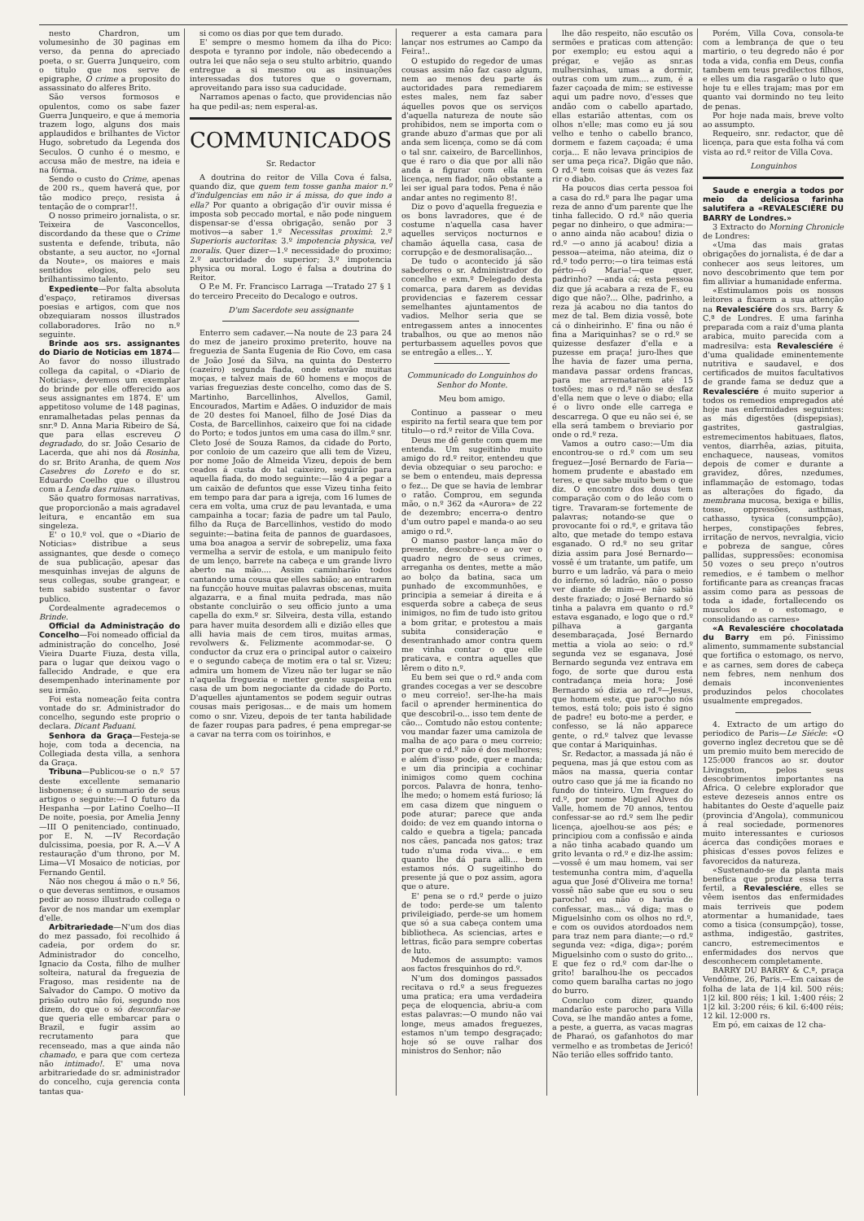nesto Chardron, um volumesinho de 30 paginas em verso, da penna do apreciado poeta, o sr. Guerra Junqueiro, com o titulo que nos serve de epigraphe, O crime a proposito do assassinato do alferes Brito.
São versos formosos e opulentos, como os sabe fazer Guerra Junqueiro, e que á memoria trazem logo, alguns dos mais applaudidos e brilhantes de Victor Hugo, sobretudo da Legenda dos Seculos. O cunho é o mesmo, e accusa mão de mestre, na ideia e na fórma.
Sendo o custo do Crime, apenas de 200 rs., quem haverá que, por tão modico preço, resista á tentação de o comprar!!.
O nosso primeiro jornalista, o sr. Teixeira de Vasconcellos, discordando da these que o Crime sustenta e defende, tributa, não obstante, a seu auctor, no «Jornal da Noute», os maiores e mais sentidos elogios, pelo seu brilhantissimo talento.
Expediente—Por falta absoluta d'espaço, retiramos diversas poesias e artigos, com que nos obzequiaram nossos illustrados collaboradores. Irão no n.º seguinte.
Brinde aos srs. assignantes do Diario de Noticias em 1874—Ao favor do nosso illustrado collega da capital, o «Diario de Noticias», devemos um exemplar do brinde por elle offerecido aos seus assignantes em 1874. E' um appetitoso volume de 148 paginas, enramalhetadas pelas pennas da snr.ª D. Anna Maria Ribeiro de Sá, que para ellas escreveu O degradado, do sr. João Cesario de Lacerda, que ahi nos dá Rosinha, do sr. Brito Aranha, de quem Nos Casebres do Loreto e do sr. Eduardo Coelho que o illustrou com a Lenda das ruinas.
São quatro formosas narrativas, que proporcionão a mais agradavel leitura, e encantão em sua singeleza.
E' o 10.º vol. que o «Diario de Noticias» distribue a seus assignantes, que desde o começo de sua publicação, apesar das mesquinhas invejas de alguns de seus collegas, soube grangear, e tem sabido sustentar o favor publico.
Cordealmente agradecemos o Brinde.
Official da Administração do Concelho—Foi nomeado official da administração do concelho, José Vieira Duarte Fiuza, desta villa, para o lugar que deixou vago o fallecido Andrade, e que era desempenhado interinamente por seu irmão.
Foi esta nomeação feita contra vontade do sr. Administrador do concelho, segundo este proprio o declara. Dicant Paduani.
Senhora da Graça—Festeja-se hoje, com toda a decencia, na Collegiada desta villa, a senhora da Graça.
Tribuna—Publicou-se o n.º 57 deste excellente semanario lisbonense; é o summario de seus artigos o seguinte:—I O futuro da Hespanha —por Latino Coelho—II De noite, poesia, por Amelia Jenny—III O penitenciado, continuado, por E. N. —IV Recordação dulcissima, poesia, por R. A.—V A restauração d'um throno, por M. Lima—VI Mosaico de noticias, por Fernando Gentil.
Não nos chegou á mão o n.º 56, o que deveras sentimos, e ousamos pedir ao nosso illustrado collega o favor de nos mandar um exemplar d'elle.
Arbitrariedade—N'um dos dias do mez passado, foi recolhido á cadeia, por ordem do sr. Administrador do concelho, Ignacio da Costa, filho de mulher solteira, natural da freguezia de Fragoso, mas residente na de Salvador do Campo. O motivo da prisão outro não foi, segundo nos dizem, do que o só desconfiar-se que queria elle embarcar para o Brazil, e fugir assim ao recrutamento para que recenseado, mas a que ainda não chamado, e para que com certeza não intimado!. E' uma nova arbitrariedade do sr. administrador do concelho, cuja gerencia conta tantas qua-
si como os dias por que tem durado.
E' sempre o mesmo homem da ilha do Pico: despota e tyranno por indole, não obedecendo a outra lei que não seja o seu stulto arbitrio, quando entregue a si mesmo ou as insinuações interessadas dos tutores que o governam, aproveitando para isso sua caducidade.
Narramos apenas o facto, que providencias não ha que pedil-as; nem esperal-as.
COMMUNICADOS
Sr. Redactor
A doutrina do reitor de Villa Cova é falsa, quando diz, que quem tem tosse ganha maior n.º d'indulgencias em não ir á missa, do que indo a ella? Por quanto a obrigação d'ir ouvir missa é imposta sob peccado mortal, e não pode ninguem dispensar-se d'essa obrigação, senão por 3 motivos—a saber 1.º Necessitas proximi: 2.º Superioris auctoritas: 3.º impotencia physica, vel moralis. Quer dizer—1.º necessidade do proximo; 2.º auctoridade do superior; 3.º impotencia physica ou moral. Logo é falsa a doutrina do Reitor.
O P.e M. Fr. Francisco Larraga —Tratado 27 § 1 do terceiro Preceito do Decalogo e outros.
D'um Sacerdote seu assignante
Enterro sem cadaver.—Na noute de 23 para 24 do mez de janeiro proximo preterito, houve na freguezia de Santa Eugenia de Rio Covo, em casa de João José da Silva, na quinta do Desterro (cazeiro) segunda fiada, onde estavão muitas moças, e talvez mais de 60 homens e moços de varias freguezias deste concelho, como das de S. Martinho, Barcellinhos, Alvellos, Gamil, Encourados, Martim e Adães. O induzidor de mais de 20 destes foi Manoel, filho de José Dias da Costa, de Barcellinhos, caixeiro que foi na cidade do Porto; e todos juntos em uma casa do illm.º snr. Cleto José de Souza Ramos, da cidade do Porto, por conloio de um cazeiro que alli tem de Vizeu, por nome João de Almeida Vizeu, depois de bem ceados á custa do tal caixeiro, seguirão para aquella fiada, do modo seguinte:—Ião 4 a pegar a um caixão de defuntos que esse Vizeu tinha feito em tempo para dar para a igreja, com 16 lumes de cera em volta, uma cruz de pau levantada, e uma campainha a tocar; fazia de padre um tal Paulo, filho da Ruça de Barcellinhos, vestido do modo seguinte:—batina feita de pannos de guardasoes, uma boa anagoa a servir de sobrepeliz, uma faxa vermelha a servir de estola, e um manipulo feito de um lenço, barrete na cabeça e um grande livro aberto na mão.... Assim caminharão todos cantando uma cousa que elles sabião; ao entrarem na funcção houve muitas palavras obscenas, muita algazarra, e a final muita pedrada, mas não obstante concluirão o seu officio junto a uma capella do exm.º sr. Silveira, desta villa, estando para haver muita desordem alli e dizião elles que alli havia mais de cem tiros, muitas armas, revolwers &. Felizmente acommodar-se. O conductor da cruz era o principal autor o caixeiro e o segundo cabeça de motim era o tal sr. Vizeu; admira um homem de Vizeu não ter lugar se não n'aquella freguezia e metter gente suspeita em casa de um bom negociante da cidade do Porto. D'aquelles ajuntamentos se podem seguir outras cousas mais perigosas... e de mais um homem como o snr. Vizeu, depois de ter tanta habilidade de fazer roupas para padres, é pena empregar-se a cavar na terra com os toirinhos, e
requerer a esta camara para lançar nos estrumes ao Campo da Feira!..
O estupido do regedor de umas cousas assim não faz caso algum, nem ao menos deu parte ás auctoridades para remediarem estes males, nem faz saber áquelles povos que os serviços d'aquella natureza de noute são prohibidos, nem se importa com o grande abuzo d'armas que por ali anda sem licença, como se dá com o tal snr. caixeiro, de Barcellinhos, que é raro o dia que por alli não anda a figurar com ella sem licença, nem fiador, não obstante a lei ser igual para todos. Pena é não andar antes no regimento 8!.
Diz o povo d'aquella freguezia e os bons lavradores, que é de costume n'aquella casa haver aquelles serviços nocturnos e chamão áquella casa, casa de corrupção e de desmoralisação...
De tudo o acontecido já são sabedores o sr. Administrador do concelho e exm.º Delegado desta comarca, para darem as devidas providencias e fazerem cessar semelhantes ajuntamentos de vadios. Melhor seria que se entregassem antes a innocentes trabalhos, ou que ao menos não perturbassem aquelles povos que se entregão a elles... Y.
Communicado do Longuinhos do Senhor do Monte.
Meu bom amigo.
Continuo a passear o meu espirito na fertil seara que tem por titulo—o rd.º reitor de Villa Cova.
Deus me dê gente com quem me entenda. Um sugeitinho muito amigo do rd.º reitor, entendeu que devia obzequiar o seu parocho: e se bem o entendeu, mais depressa o fez... De que se havia de lembrar o ratão. Comprou, em segunda mão, o n.º 362 da «Aurora» de 22 de dezembro; encerra-o dentro d'um outro papel e manda-o ao seu amigo o rd.º.
O manso pastor lança mão do presente, descobre-o e ao ver o quadro negro de seus crimes, arreganha os dentes, mette a mão ao bolço da batina, saca um punhado de excommunhões, e principia a semeiar á direita e á esquerda sobre a cabeça de seus inimigos, no fim de tudo isto gritou a bom gritar, e protestou a mais subita consideração e desentranhado amor contra quem me vinha contar o que elle praticava, e contra aquelles que lêrem o dito n.º.
Eu bem sei que o rd.º anda com grandes cocegas a ver se descobre o meu correio!. ser-lhe-ha mais facil o aprender herminentica do que descobril-o... isso tem dente de cão... Comtudo não estou contente; vou mandar fazer uma camizola de malha de aço para o meu correio; por que o rd.º não é dos melhores; e além d'isso pode, quer e manda; e um dia principia a cochinar inimigos como quem cochina porcos. Palavra de honra, tenho-lhe medo; o homem está furioso; lá em casa dizem que ninguem o pode aturar; parece que anda doido: de vez em quando intorna o caldo e quebra a tigela; pancada nos cães, pancada nos gatos; traz tudo n'uma roda viva... e em quanto lhe dá para alli... bem estamos nós. O sugeitinho do presente já que o poz assim, agora que o ature.
E' pena se o rd.º perde o juizo de todo: perde-se um talento privileigiado, perde-se um homem que só a sua cabeça contem uma bibliotheca. As sciencias, artes e lettras, ficão para sempre cobertas de luto.
Mudemos de assumpto: vamos aos factos fresquinhos do rd.º.
N'um dos domingos passados recitava o rd.º a seus freguezes uma pratica; era uma verdadeira peça de eloquencia, abriu-a com estas palavras:—O mundo não vai longe, meus amados freguezes, estamos n'um tempo desgraçado; hoje só se ouve ralhar dos ministros do Senhor; não
lhe dão respeito, não escutão os sermões e praticas com attenção: por exemplo; eu estou aqui a prégar, e vejão as snr.as mulhersinhas, umas a dormir, outras com um zum.... zum, é a fazer caçoada de mim; se estivesse aqui um padre novo, d'esses que andão com o cabello apartado, ellas estarião attentas, com os olhos n'elle; mas como eu já sou velho e tenho o cabello branco, dormem e fazem caçoada; é uma corja... E não levava principios de ser uma peça rica?. Digão que não. O rd.º tem coisas que ás vezes faz rir o diabo.
Ha poucos dias certa pessoa foi a casa do rd.º para lhe pagar uma reza de anno d'um parente que lhe tinha fallecido. O rd.º não queria pegar no dinheiro, o que admira:—o anno ainda não acabou! dizia o rd.º —o anno já acabou! dizia a pessoa—ateima, não ateima, diz o rd.º todo perro:—o tira teimas está pérto—ó Maria!—que quer, padrinho? —anda cá; esta pessoa diz que já acabara a reza de F., eu digo que não?... Olhe, padrinho, a reza já acabou no dia tantos do mez de tal. Bem dizia vossê, bote cá o dinheirinho. E' fina ou não é fina a Mariquinhas? se o rd.º se quizesse desfazer d'ella e a puzesse em praça! juro-lhes que lhe havia de fazer uma perna, mandava passar ordens francas, para me arrematarem até 15 tostões; mas o rd.º não se desfaz d'ella nem que o leve o diabo; ella é o livro onde elle carrega e descarrega. O que eu não sei é, se ella será tambem o breviario por onde o rd.º reza.
Vamos a outro caso:—Um dia encontrou-se o rd.º com um seu freguez—José Bernardo de Faria—homem prudente e abastado em teres, e que sabe muito bem o que diz. O encontro dos dous tem comparação com o do leão com o tigre. Travaram-se fortemente de palavras; notando-se que o provocante foi o rd.º, e gritava tão alto, que metade do tempo estava esganado. O rd.º no seu gritar dizia assim para José Bernardo—vossê é um tratante, um patife, um burro e um ladrão, vá para o meio do inferno, só ladrão, não o posso ver diante de mim—e não sabia deste fraziado; o José Bernardo só tinha a palavra em quanto o rd.º estava esganado, e logo que o rd.º pilhava a garganta desembaraçada, José Bernardo mettia a viola ao seio: o rd.º segunda vez se esganava, José Bernardo segunda vez entrava em fogo, de sorte que durou esta contradança meia hora; José Bernardo só dizia ao rd.º—Jesus, que homem este, que parocho nós temos, está tolo; pois isto é signo de padre! eu boto-me a perder, e confesso, se lá não apparece gente, o rd.º talvez que levasse que contar á Mariquinhas.
Sr. Redactor, a massada já não é pequena, mas já que estou com as mãos na massa, queria contar outro caso que já me ia ficando no fundo do tinteiro. Um freguez do rd.º, por nome Miguel Alves do Valle, homem de 70 annos, tentou confessar-se ao rd.º sem lhe pedir licença, ajoelhou-se aos pés; e principiou com a confissão e ainda a não tinha acabado quando um grito levanta o rd.º e diz-lhe assim:—vossê é um mau homem, vai ser testemunha contra mim, d'aquella agua que José d'Oliveira me torna! vossê não sabe que eu sou o seu parocho! eu não o havia de confessar, mas... vá diga; mas o Miguelsinho com os olhos no rd.º, e com os ouvidos atordoados nem para traz nem para diante;—o rd.º segunda vez: «diga, diga»; porém Miguelsinho com o susto do grito... E que fez o rd.º com dar-lhe o grito! baralhou-lhe os peccados como quem baralha cartas no jogo do burro.
Concluo com dizer, quando mandarão este parocho para Villa Cova, se lhe mandão antes a fome, a peste, a guerra, as vacas magras de Pharaó, os gafanhotos do mar vermelho e as trombetas de Jericó! Não terião elles soffrido tanto.
Porém, Villa Cova, consola-te com a lembrança de que o teu martirio, o teu degredo não é por toda a vida, confia em Deus, confia tambem em teus predilectos filhos, e elles um dia rasgarão o luto que hoje tu e elles trajam; mas por em quanto vai dormindo no teu leito de penas.
Por hoje nada mais, breve volto ao assumpto.
Requeiro, snr. redactor, que dê licença, para que esta folha vá com vista ao rd.º reitor de Villa Cova.
Longuinhos
Saude e energia a todos por meio da deliciosa farinha salutifera a «REVALESCIÉRE DU BARRY de Londres.»
3 Extracto do Morning Chronicle de Londres:
«Uma das mais gratas obrigações do jornalista, é de dar a conhecer aos seus leitores, um novo descobrimento que tem por fim alliviar a humanidade enferma.
«Estimulamos pois os nossos leitores a fixarem a sua attenção na Revalesciére dos srs. Barry & C.ª de Londres. E uma farinha preparada com a raiz d'uma planta arabica, muito parecida com a madresilva: esta Revalesciére é d'uma qualidade eminentemente nutritiva e saudavel, e dos certificados de muitos facultativos de grande fama se deduz que a Revalesciére é muito superior a todos os remedios empregados até hoje nas enfermidades seguintes: as más digestões (dispepsias), gastrites, gastralgias, estremecimentos habituaes, flatos, ventos, diarrhêa, azias, pituita, enchaquece, nauseas, vomitos depois de comer e durante a gravidez, dôres, nzedumes, inflammação de estomago, todas as alterações do figado, da membrana mucosa, bexiga e billis, tosse, oppressões, asthmas, cathasso, tysica (consumpção), herpes, constipações febres, irritação de nervos, nevralgia, vicio e pobreza de sangue, côres pallidas, suppressões: economisa 50 vozes o seu preço n'outros remedios, e é tambem o melhor fortificante para as creanças fracas assim como para as pessoas de toda a idade, fortallecendo os musculos e o estomago, e consolidando as carnes»
«A Revalesciére chocolatada du Barry em pó. Finissimo alimento, summamente substancial que fortifica o estomago, os nervo, e as carnes, sem dores de cabeça nem febres, nem nenhum dos demais inconvenientes produzindos pelos chocolates usualmente empregados.
4. Extracto de um artigo do periodico de Paris—Le Siécle: «O governo inglez decretou que se dê um premio muito bem merecido de 125:000 francos ao sr. doutor Livingston, pelos seus descobrimentos importantes na Africa. O celebre explorador que esteve dezeseis annos entre os habitantes do Oeste d'aquelle paiz (provincia d'Angola), communicou á real sociedade, pormenores muito interessantes e curiosos ácerca das condições moraes e phisicas d'esses povos felizes e favorecidos da natureza.
«Sustenando-se da planta mais benefica que produz essa terra fertil, a Revalesciére, elles se vêem isentos das enfermidades mais terriveis que podem atormentar a humanidade, taes como a tisica (consumpção), tosse, asthma, indigestão, gastrites, cancro, estremecimentos e enfermidades dos nervos que desconhecem completamente.
BARRY DU BARRY & C.ª, praça Vendôme, 26, Paris.—Em caixas de folha de lata de 1|4 kil. 500 réis; 1|2 kil. 800 réis; 1 kil. 1:400 réis; 2 1|2 kil. 3:200 réis; 6 kil. 6:400 réis; 12 kil. 12:000 rs.
Em pó, em caixas de 12 cha-